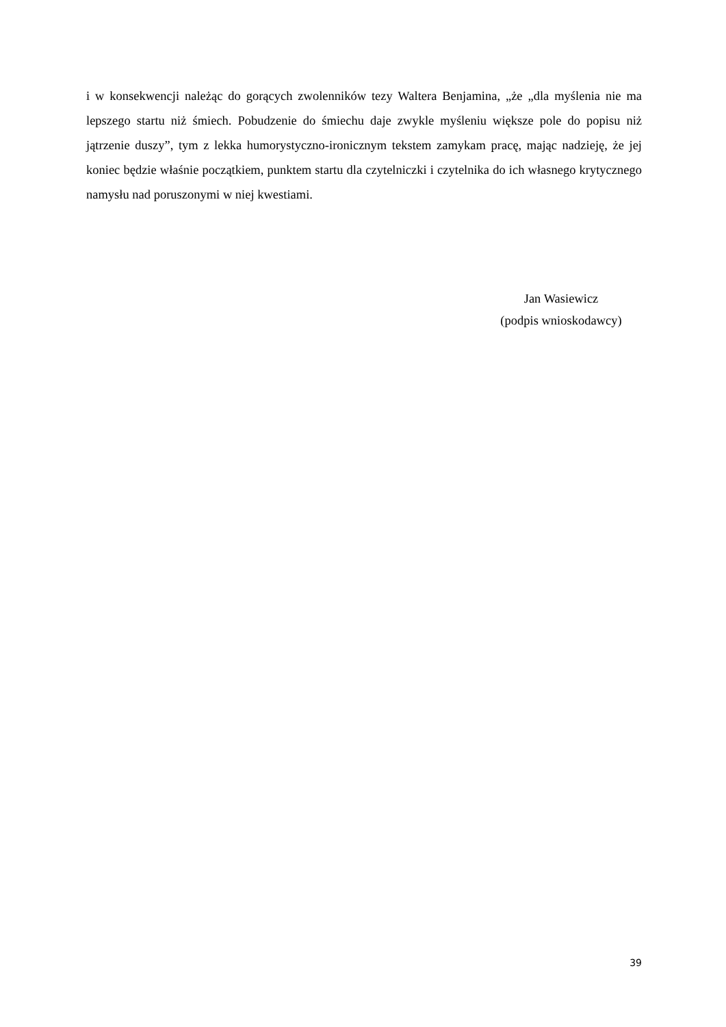i w konsekwencji należąc do gorących zwolenników tezy Waltera Benjamina, „że „dla myślenia nie ma lepszego startu niż śmiech. Pobudzenie do śmiechu daje zwykle myśleniu większe pole do popisu niż jątrzenie duszy”, tym z lekka humorystyczno-ironicznym tekstem zamykam pracę, mając nadzieję, że jej koniec będzie właśnie początkiem, punktem startu dla czytelniczki i czytelnika do ich własnego krytycznego namysłu nad poruszonymi w niej kwestiami.
Jan Wasiewicz
(podpis wnioskodawcy)
39